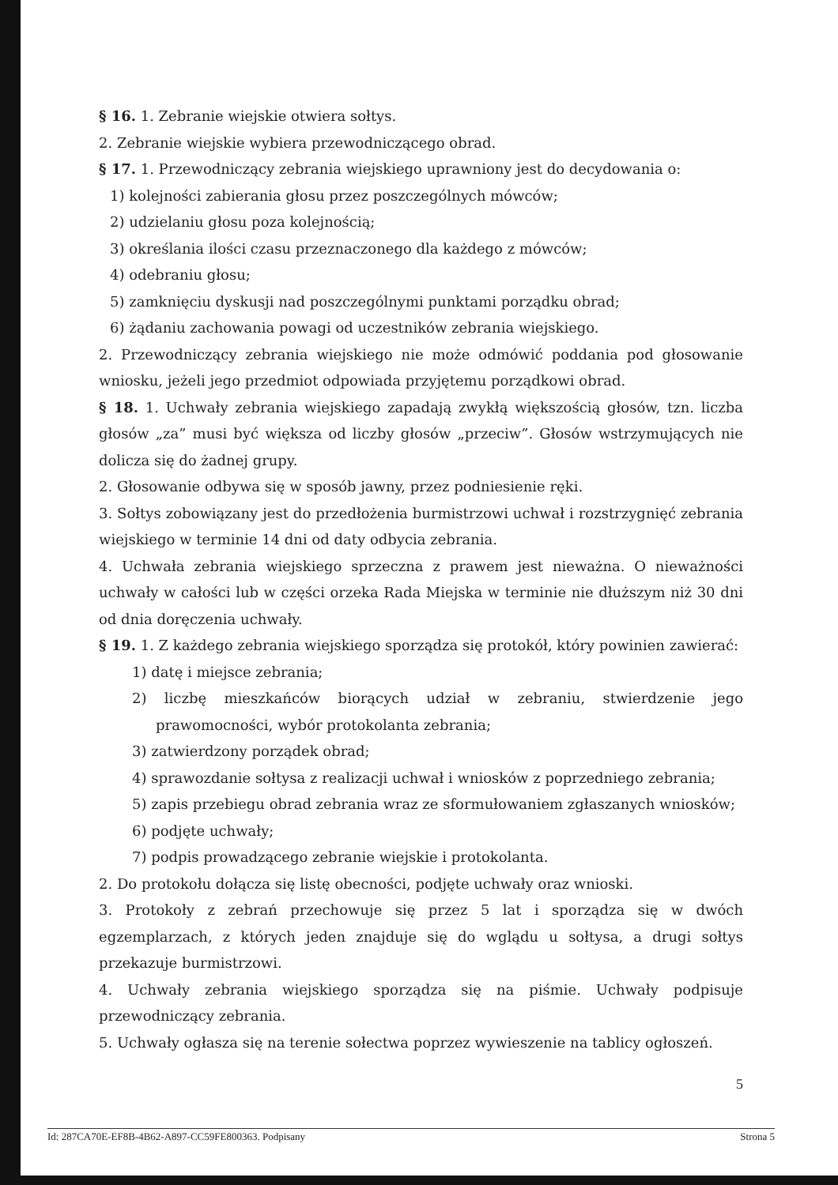§ 16. 1. Zebranie wiejskie otwiera sołtys.
2. Zebranie wiejskie wybiera przewodniczącego obrad.
§ 17. 1. Przewodniczący zebrania wiejskiego uprawniony jest do decydowania o:
1) kolejności zabierania głosu przez poszczególnych mówców;
2) udzielaniu głosu poza kolejnością;
3) określania ilości czasu przeznaczonego dla każdego z mówców;
4) odebraniu głosu;
5) zamknięciu dyskusji nad poszczególnymi punktami porządku obrad;
6) żądaniu zachowania powagi od uczestników zebrania wiejskiego.
2. Przewodniczący zebrania wiejskiego nie może odmówić poddania pod głosowanie wniosku, jeżeli jego przedmiot odpowiada przyjętemu porządkowi obrad.
§ 18. 1. Uchwały zebrania wiejskiego zapadają zwykłą większością głosów, tzn. liczba głosów „za” musi być większa od liczby głosów „przeciw”. Głosów wstrzymujących nie dolicza się do żadnej grupy.
2. Głosowanie odbywa się w sposób jawny, przez podniesienie ręki.
3. Sołtys zobowiązany jest do przedłożenia burmistrzowi uchwał i rozstrzygnięć zebrania wiejskiego w terminie 14 dni od daty odbycia zebrania.
4. Uchwała zebrania wiejskiego sprzeczna z prawem jest nieważna. O nieważności uchwały w całości lub w części orzeka Rada Miejska w terminie nie dłuższym niż 30 dni od dnia doręczenia uchwały.
§ 19. 1. Z każdego zebrania wiejskiego sporządza się protokół, który powinien zawierać:
1) datę i miejsce zebrania;
2) liczbę mieszkańców biorących udział w zebraniu, stwierdzenie jego prawomocności, wybór protokolanta zebrania;
3) zatwierdzony porządek obrad;
4) sprawozdanie sołtysa z realizacji uchwał i wniosków z poprzedniego zebrania;
5) zapis przebiegu obrad zebrania wraz ze sformułowaniem zgłaszanych wniosków;
6) podjęte uchwały;
7) podpis prowadzącego zebranie wiejskie i protokolanta.
2. Do protokołu dołącza się listę obecności, podjęte uchwały oraz wnioski.
3. Protokoły z zebrań przechowuje się przez 5 lat i sporządza się w dwóch egzemplarzach, z których jeden znajduje się do wglądu u sołtysa, a drugi sołtys przekazuje burmistrzowi.
4. Uchwały zebrania wiejskiego sporządza się na piśmie. Uchwały podpisuje przewodniczący zebrania.
5. Uchwały ogłasza się na terenie sołectwa poprzez wywieszenie na tablicy ogłoszeń.
5
Id: 287CA70E-EF8B-4B62-A897-CC59FE800363. Podpisany Strona 5